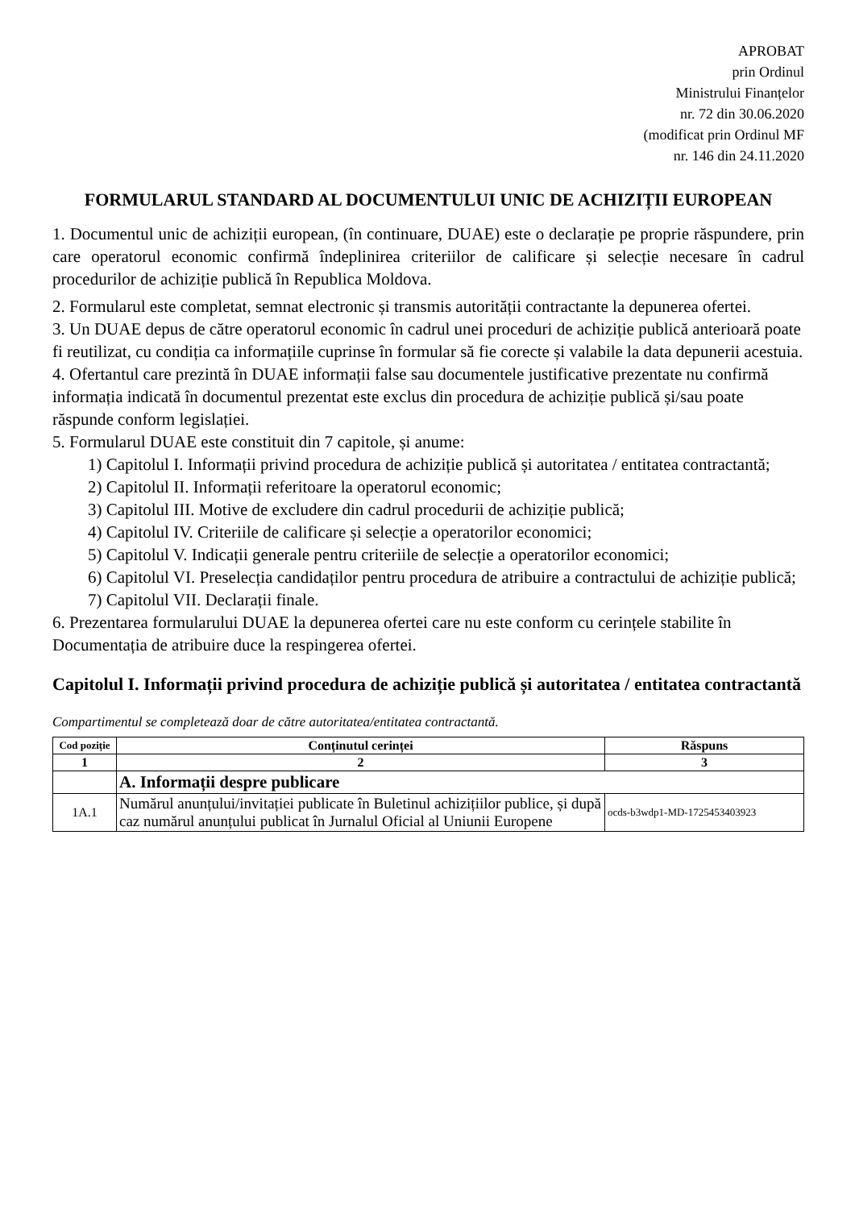APROBAT
prin Ordinul
Ministrului Finanțelor
nr. 72 din 30.06.2020
(modificat prin Ordinul MF
nr. 146 din 24.11.2020
FORMULARUL STANDARD AL DOCUMENTULUI UNIC DE ACHIZIȚII EUROPEAN
1. Documentul unic de achiziții european, (în continuare, DUAE) este o declarație pe proprie răspundere, prin care operatorul economic confirmă îndeplinirea criteriilor de calificare și selecție necesare în cadrul procedurilor de achiziție publică în Republica Moldova.
2. Formularul este completat, semnat electronic și transmis autorității contractante la depunerea ofertei.
3. Un DUAE depus de către operatorul economic în cadrul unei proceduri de achiziție publică anterioară poate fi reutilizat, cu condiția ca informațiile cuprinse în formular să fie corecte și valabile la data depunerii acestuia.
4. Ofertantul care prezintă în DUAE informații false sau documentele justificative prezentate nu confirmă informația indicată în documentul prezentat este exclus din procedura de achiziție publică și/sau poate răspunde conform legislației.
5. Formularul DUAE este constituit din 7 capitole, și anume:
1) Capitolul I. Informații privind procedura de achiziție publică și autoritatea / entitatea contractantă;
2) Capitolul II. Informații referitoare la operatorul economic;
3) Capitolul III. Motive de excludere din cadrul procedurii de achiziție publică;
4) Capitolul IV. Criteriile de calificare și selecție a operatorilor economici;
5) Capitolul V. Indicații generale pentru criteriile de selecție a operatorilor economici;
6) Capitolul VI. Preselecția candidaților pentru procedura de atribuire a contractului de achiziție publică;
7) Capitolul VII. Declarații finale.
6. Prezentarea formularului DUAE la depunerea ofertei care nu este conform cu cerințele stabilite în Documentația de atribuire duce la respingerea ofertei.
Capitolul I. Informații privind procedura de achiziție publică și autoritatea / entitatea contractantă
Compartimentul se completează doar de către autoritatea/entitatea contractantă.
| Cod poziție | Conținutul cerinței | Răspuns |
| --- | --- | --- |
| 1 | 2 | 3 |
| | A. Informații despre publicare | |
| 1A.1 | Numărul anunțului/invitației publicate în Buletinul achizițiilor publice, și după caz numărul anunțului publicat în Jurnalul Oficial al Uniunii Europene | ocds-b3wdp1-MD-1725453403923 |